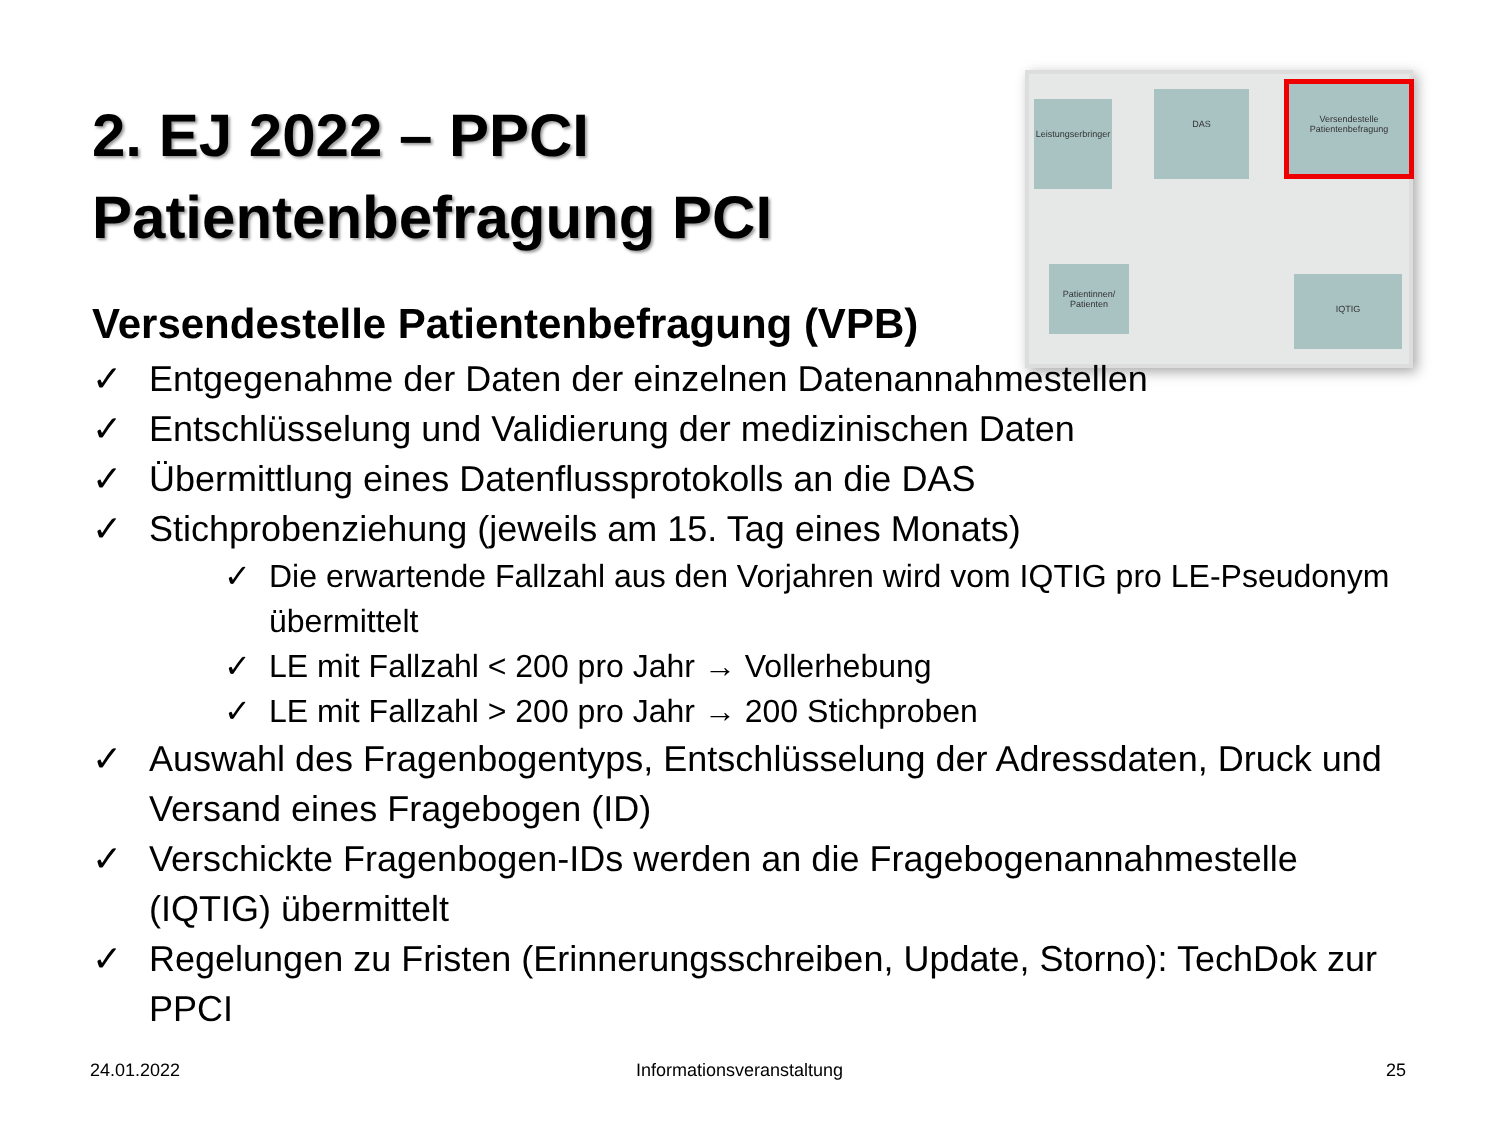2. EJ 2022 – PPCI
Patientenbefragung PCI
Leistungserbringer
DAS
Versendestelle Patientenbefragung
Patientinnen/ Patienten
IQTIG
Versendestelle Patientenbefragung (VPB)
✓ Entgegenahme der Daten der einzelnen Datenannahmestellen
✓ Entschlüsselung und Validierung der medizinischen Daten
✓ Übermittlung eines Datenflussprotokolls an die DAS
✓ Stichprobenziehung (jeweils am 15. Tag eines Monats)
✓ Die erwartende Fallzahl aus den Vorjahren wird vom IQTIG pro LE-Pseudonym übermittelt
✓ LE mit Fallzahl < 200 pro Jahr → Vollerhebung
✓ LE mit Fallzahl > 200 pro Jahr → 200 Stichproben
✓ Auswahl des Fragenbogentyps, Entschlüsselung der Adressdaten, Druck und Versand eines Fragebogen (ID)
✓ Verschickte Fragenbogen-IDs werden an die Fragebogenannahmestelle (IQTIG) übermittelt
✓ Regelungen zu Fristen (Erinnerungsschreiben, Update, Storno): TechDok zur PPCI
24.01.2022 Informationsveranstaltung 25